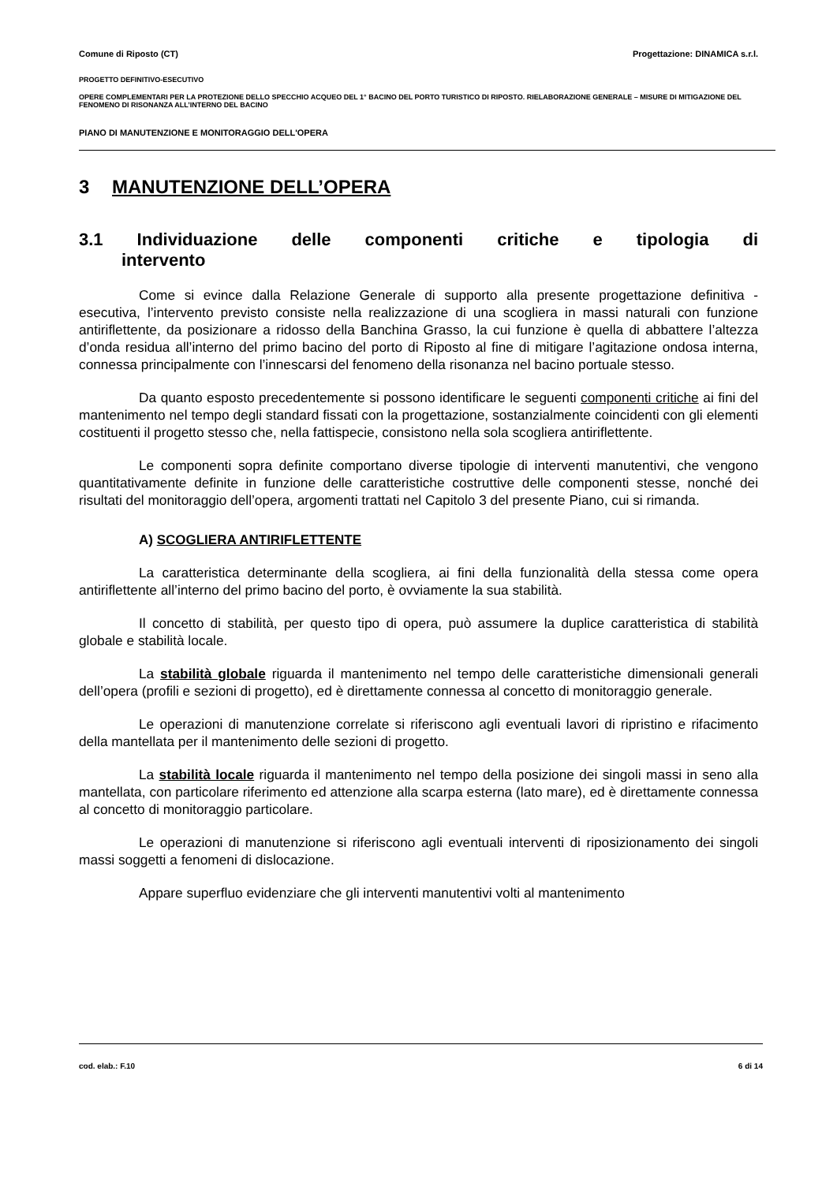Comune di Riposto (CT) Progettazione: DINAMICA s.r.l.
PROGETTO DEFINITIVO-ESECUTIVO
OPERE COMPLEMENTARI PER LA PROTEZIONE DELLO SPECCHIO ACQUEO DEL 1° BACINO DEL PORTO TURISTICO DI RIPOSTO. RIELABORAZIONE GENERALE – MISURE DI MITIGAZIONE DEL FENOMENO DI RISONANZA ALL’INTERNO DEL BACINO
PIANO DI MANUTENZIONE E MONITORAGGIO DELL'OPERA
3 MANUTENZIONE DELL’OPERA
3.1 Individuazione delle componenti critiche e tipologia di
intervento
Come si evince dalla Relazione Generale di supporto alla presente progettazione definitiva - esecutiva, l’intervento previsto consiste nella realizzazione di una scogliera in massi naturali con funzione antiriflettente, da posizionare a ridosso della Banchina Grasso, la cui funzione è quella di abbattere l’altezza d’onda residua all’interno del primo bacino del porto di Riposto al fine di mitigare l’agitazione ondosa interna, connessa principalmente con l’innescarsi del fenomeno della risonanza nel bacino portuale stesso.
Da quanto esposto precedentemente si possono identificare le seguenti componenti critiche ai fini del mantenimento nel tempo degli standard fissati con la progettazione, sostanzialmente coincidenti con gli elementi costituenti il progetto stesso che, nella fattispecie, consistono nella sola scogliera antiriflettente.
Le componenti sopra definite comportano diverse tipologie di interventi manutentivi, che vengono quantitativamente definite in funzione delle caratteristiche costruttive delle componenti stesse, nonché dei risultati del monitoraggio dell’opera, argomenti trattati nel Capitolo 3 del presente Piano, cui si rimanda.
A) SCOGLIERA ANTIRIFLETTENTE
La caratteristica determinante della scogliera, ai fini della funzionalità della stessa come opera antiriflettente all’interno del primo bacino del porto, è ovviamente la sua stabilità.
Il concetto di stabilità, per questo tipo di opera, può assumere la duplice caratteristica di stabilità globale e stabilità locale.
La stabilità globale riguarda il mantenimento nel tempo delle caratteristiche dimensionali generali dell’opera (profili e sezioni di progetto), ed è direttamente connessa al concetto di monitoraggio generale.
Le operazioni di manutenzione correlate si riferiscono agli eventuali lavori di ripristino e rifacimento della mantellata per il mantenimento delle sezioni di progetto.
La stabilità locale riguarda il mantenimento nel tempo della posizione dei singoli massi in seno alla mantellata, con particolare riferimento ed attenzione alla scarpa esterna (lato mare), ed è direttamente connessa al concetto di monitoraggio particolare.
Le operazioni di manutenzione si riferiscono agli eventuali interventi di riposizionamento dei singoli massi soggetti a fenomeni di dislocazione.
Appare superfluo evidenziare che gli interventi manutentivi volti al mantenimento
cod. elab.: F.10 6 di 14